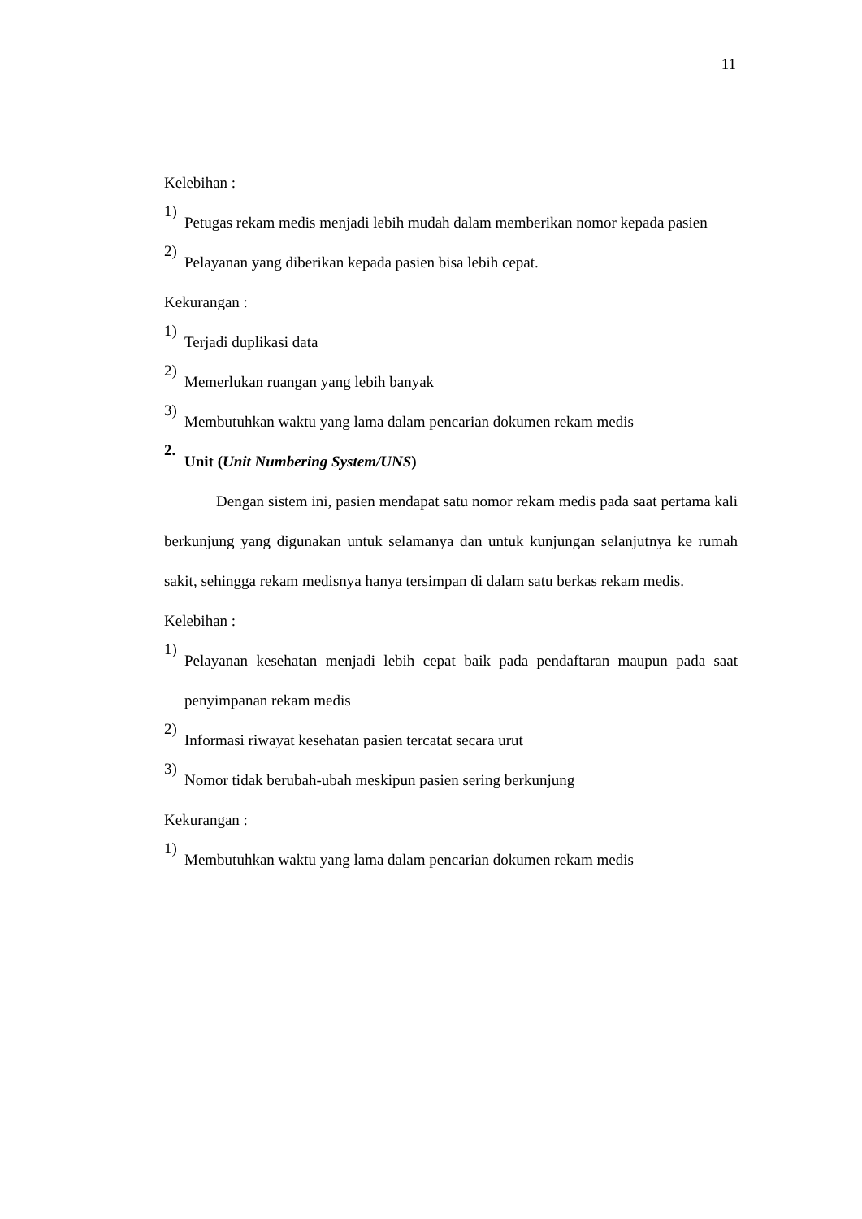11
Kelebihan :
1)
Petugas rekam medis menjadi lebih mudah dalam memberikan nomor kepada pasien
2)
Pelayanan yang diberikan kepada pasien bisa lebih cepat.
Kekurangan :
1)
Terjadi duplikasi data
2)
Memerlukan ruangan yang lebih banyak
3)
Membutuhkan waktu yang lama dalam pencarian dokumen rekam medis
2.
Unit (Unit Numbering System/UNS)
Dengan sistem ini, pasien mendapat satu nomor rekam medis pada saat pertama kali berkunjung yang digunakan untuk selamanya dan untuk kunjungan selanjutnya ke rumah sakit, sehingga rekam medisnya hanya tersimpan di dalam satu berkas rekam medis.
Kelebihan :
1)
Pelayanan kesehatan menjadi lebih cepat baik pada pendaftaran maupun pada saat penyimpanan rekam medis
2)
Informasi riwayat kesehatan pasien tercatat secara urut
3)
Nomor tidak berubah-ubah meskipun pasien sering berkunjung
Kekurangan :
1)
Membutuhkan waktu yang lama dalam pencarian dokumen rekam medis